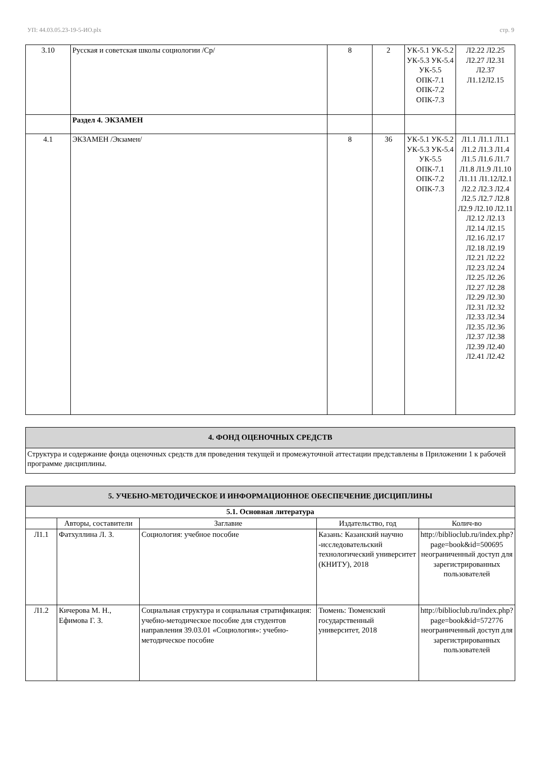УП: 44.03.05.23-19-5-ИО.plx стр. 9
| 3.10 | Русская и советская школы социологии /Ср/ | 8 | 2 | УК-5.1 УК-5.2 УК-5.3 УК-5.4 УК-5.5 ОПК-7.1 ОПК-7.2 ОПК-7.3 | Л2.22 Л2.25 Л2.27 Л2.31 Л2.37 Л1.12Л2.15 |
| | Раздел 4. ЭКЗАМЕН | | | | |
| 4.1 | ЭКЗАМЕН /Экзамен/ | 8 | 36 | УК-5.1 УК-5.2 УК-5.3 УК-5.4 УК-5.5 ОПК-7.1 ОПК-7.2 ОПК-7.3 | Л1.1 Л1.1 Л1.1 Л1.2 Л1.3 Л1.4 Л1.5 Л1.6 Л1.7 Л1.8 Л1.9 Л1.10 Л1.11 Л1.12Л2.1 Л2.2 Л2.3 Л2.4 Л2.5 Л2.7 Л2.8 Л2.9 Л2.10 Л2.11 Л2.12 Л2.13 Л2.14 Л2.15 Л2.16 Л2.17 Л2.18 Л2.19 Л2.21 Л2.22 Л2.23 Л2.24 Л2.25 Л2.26 Л2.27 Л2.28 Л2.29 Л2.30 Л2.31 Л2.32 Л2.33 Л2.34 Л2.35 Л2.36 Л2.37 Л2.38 Л2.39 Л2.40 Л2.41 Л2.42 |
| 4. ФОНД ОЦЕНОЧНЫХ СРЕДСТВ |
| Структура и содержание фонда оценочных средств для проведения текущей и промежуточной аттестации представлены в Приложении 1 к рабочей программе дисциплины. |
| 5. УЧЕБНО-МЕТОДИЧЕСКОЕ И ИНФОРМАЦИОННОЕ ОБЕСПЕЧЕНИЕ ДИСЦИПЛИНЫ | | | | |
| 5.1. Основная литература | | | | |
| | Авторы, составители | Заглавие | Издательство, год | Колич-во |
| Л1.1 | Фатхуллина Л. З. | Социология: учебное пособие | Казань: Казанский научно -исследовательский технологический университет (КНИТУ), 2018 | http://biblioclub.ru/index.php?page=book&id=500695 неограниченный доступ для зарегистрированных пользователей |
| Л1.2 | Кичерова М. Н., Ефимова Г. З. | Социальная структура и социальная стратификация: учебно-методическое пособие для студентов направления 39.03.01 «Социология»: учебно-методическое пособие | Тюмень: Тюменский государственный университет, 2018 | http://biblioclub.ru/index.php?page=book&id=572776 неограниченный доступ для зарегистрированных пользователей |